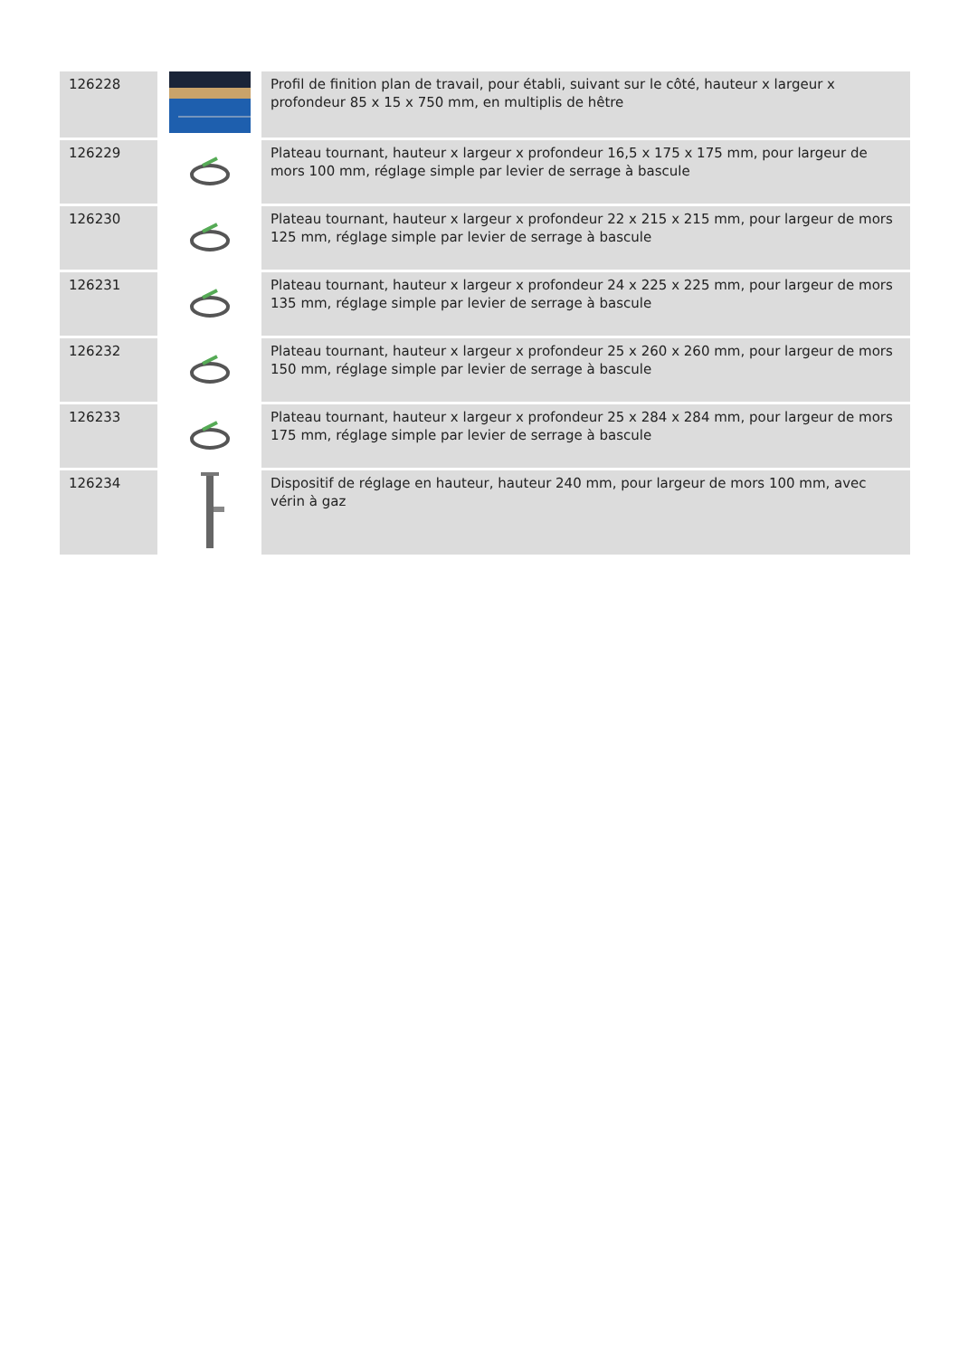| 126228 | | Profil de finition plan de travail, pour établi, suivant sur le côté, hauteur x largeur x profondeur 85 x 15 x 750 mm, en multiplis de hêtre |
| 126229 | | Plateau tournant, hauteur x largeur x profondeur 16,5 x 175 x 175 mm, pour largeur de mors 100 mm, réglage simple par levier de serrage à bascule |
| 126230 | | Plateau tournant, hauteur x largeur x profondeur 22 x 215 x 215 mm, pour largeur de mors 125 mm, réglage simple par levier de serrage à bascule |
| 126231 | | Plateau tournant, hauteur x largeur x profondeur 24 x 225 x 225 mm, pour largeur de mors 135 mm, réglage simple par levier de serrage à bascule |
| 126232 | | Plateau tournant, hauteur x largeur x profondeur 25 x 260 x 260 mm, pour largeur de mors 150 mm, réglage simple par levier de serrage à bascule |
| 126233 | | Plateau tournant, hauteur x largeur x profondeur 25 x 284 x 284 mm, pour largeur de mors 175 mm, réglage simple par levier de serrage à bascule |
| 126234 | | Dispositif de réglage en hauteur, hauteur 240 mm, pour largeur de mors 100 mm, avec vérin à gaz |